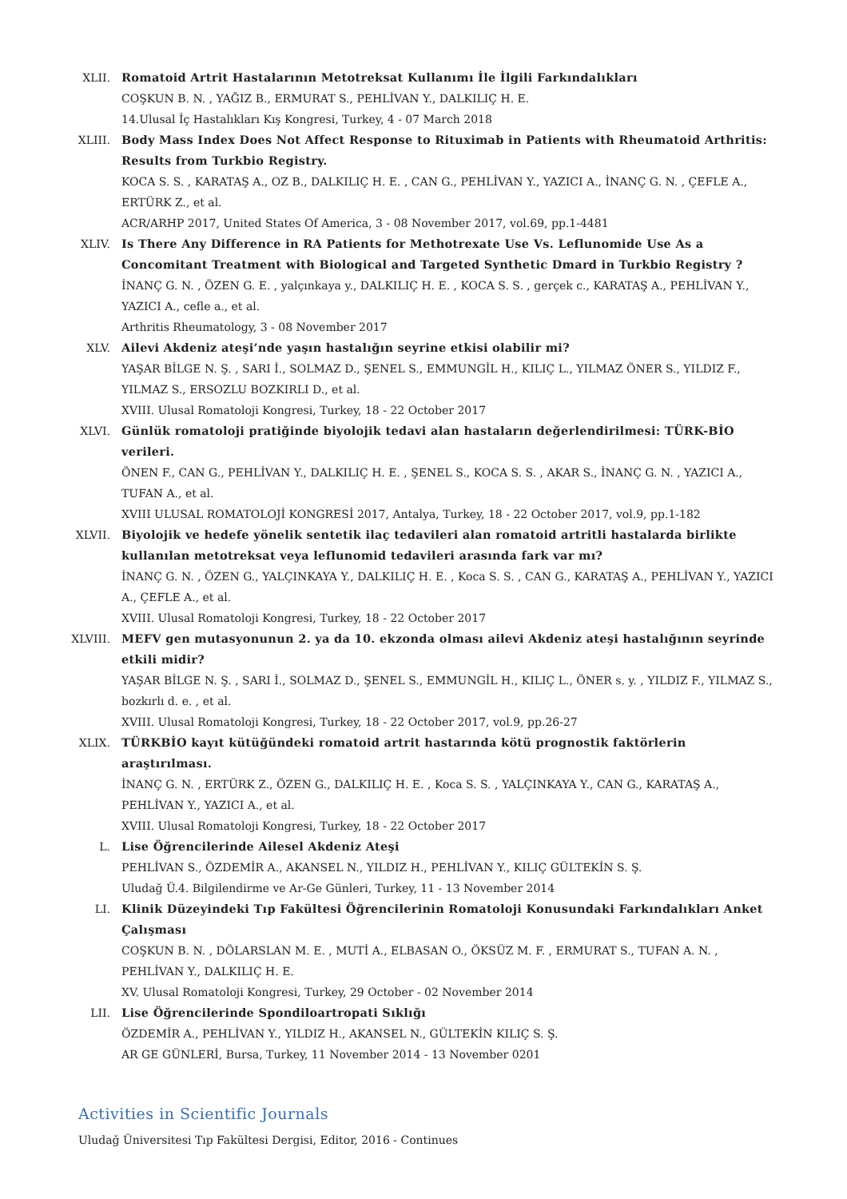XLII. Romatoid Artrit Hastalarının Metotreksat Kullanımı İle İlgili Farkındalıkları
COŞKUN B. N. , YAĞIZ B., ERMURAT S., PEHLİVAN Y., DALKILIÇ H. E.
14.Ulusal İç Hastalıkları Kış Kongresi, Turkey, 4 - 07 March 2018
XLIII. Body Mass Index Does Not Affect Response to Rituximab in Patients with Rheumatoid Arthritis: Results from Turkbio Registry.
KOCA S. S. , KARATAŞ A., OZ B., DALKILIÇ H. E. , CAN G., PEHLİVAN Y., YAZICI A., İNANÇ G. N. , ÇEFLE A., ERTÜRK Z., et al.
ACR/ARHP 2017, United States Of America, 3 - 08 November 2017, vol.69, pp.1-4481
XLIV. Is There Any Difference in RA Patients for Methotrexate Use Vs. Leflunomide Use As a Concomitant Treatment with Biological and Targeted Synthetic Dmard in Turkbio Registry ?
İNANÇ G. N. , ÖZEN G. E. , yalçınkaya y., DALKILIÇ H. E. , KOCA S. S. , gerçek c., KARATAŞ A., PEHLİVAN Y., YAZICI A., cefle a., et al.
Arthritis Rheumatology, 3 - 08 November 2017
XLV. Ailevi Akdeniz ateşi’nde yaşın hastalığın seyrine etkisi olabilir mi?
YAŞAR BİLGE N. Ş. , SARI İ., SOLMAZ D., ŞENEL S., EMMUNGİL H., KILIÇ L., YILMAZ ÖNER S., YILDIZ F., YILMAZ S., ERSOZLU BOZKIRLI D., et al.
XVIII. Ulusal Romatoloji Kongresi, Turkey, 18 - 22 October 2017
XLVI. Günlük romatoloji pratiğinde biyolojik tedavi alan hastaların değerlendirilmesi: TÜRK-BİO verileri.
ÖNEN F., CAN G., PEHLİVAN Y., DALKILIÇ H. E. , ŞENEL S., KOCA S. S. , AKAR S., İNANÇ G. N. , YAZICI A., TUFAN A., et al.
XVIII ULUSAL ROMATOLOJİ KONGRESİ 2017, Antalya, Turkey, 18 - 22 October 2017, vol.9, pp.1-182
XLVII. Biyolojik ve hedefe yönelik sentetik ilaç tedavileri alan romatoid artritli hastalarda birlikte kullanılan metotreksat veya leflunomid tedavileri arasında fark var mı?
İNANÇ G. N. , ÖZEN G., YALÇINKAYA Y., DALKILIÇ H. E. , Koca S. S. , CAN G., KARATAŞ A., PEHLİVAN Y., YAZICI A., ÇEFLE A., et al.
XVIII. Ulusal Romatoloji Kongresi, Turkey, 18 - 22 October 2017
XLVIII. MEFV gen mutasyonunun 2. ya da 10. ekzonda olması ailevi Akdeniz ateşi hastalığının seyrinde etkili midir?
YAŞAR BİLGE N. Ş. , SARI İ., SOLMAZ D., ŞENEL S., EMMUNGİL H., KILIÇ L., ÖNER s. y. , YILDIZ F., YILMAZ S., bozkırlı d. e. , et al.
XVIII. Ulusal Romatoloji Kongresi, Turkey, 18 - 22 October 2017, vol.9, pp.26-27
XLIX. TÜRKBİO kayıt kütüğündeki romatoid artrit hastarında kötü prognostik faktörlerin araştırılması.
İNANÇ G. N. , ERTÜRK Z., ÖZEN G., DALKILIÇ H. E. , Koca S. S. , YALÇINKAYA Y., CAN G., KARATAŞ A., PEHLİVAN Y., YAZICI A., et al.
XVIII. Ulusal Romatoloji Kongresi, Turkey, 18 - 22 October 2017
L. Lise Öğrencilerinde Ailesel Akdeniz Ateşi
PEHLİVAN S., ÖZDEMİR A., AKANSEL N., YILDIZ H., PEHLİVAN Y., KILIÇ GÜLTEKİN S. Ş.
Uludağ Ü.4. Bilgilendirme ve Ar-Ge Günleri, Turkey, 11 - 13 November 2014
LI. Klinik Düzeyindeki Tıp Fakültesi Öğrencilerinin Romatoloji Konusundaki Farkındalıkları Anket Çalışması
COŞKUN B. N. , DÖLARSLAN M. E. , MUTİ A., ELBASAN O., ÖKSÜZ M. F. , ERMURAT S., TUFAN A. N. , PEHLİVAN Y., DALKILIÇ H. E.
XV. Ulusal Romatoloji Kongresi, Turkey, 29 October - 02 November 2014
LII. Lise Öğrencilerinde Spondiloartropati Sıklığı
ÖZDEMİR A., PEHLİVAN Y., YILDIZ H., AKANSEL N., GÜLTEKİN KILIÇ S. Ş.
AR GE GÜNLERİ, Bursa, Turkey, 11 November 2014 - 13 November 0201
Activities in Scientific Journals
Uludağ Üniversitesi Tıp Fakültesi Dergisi, Editor, 2016 - Continues